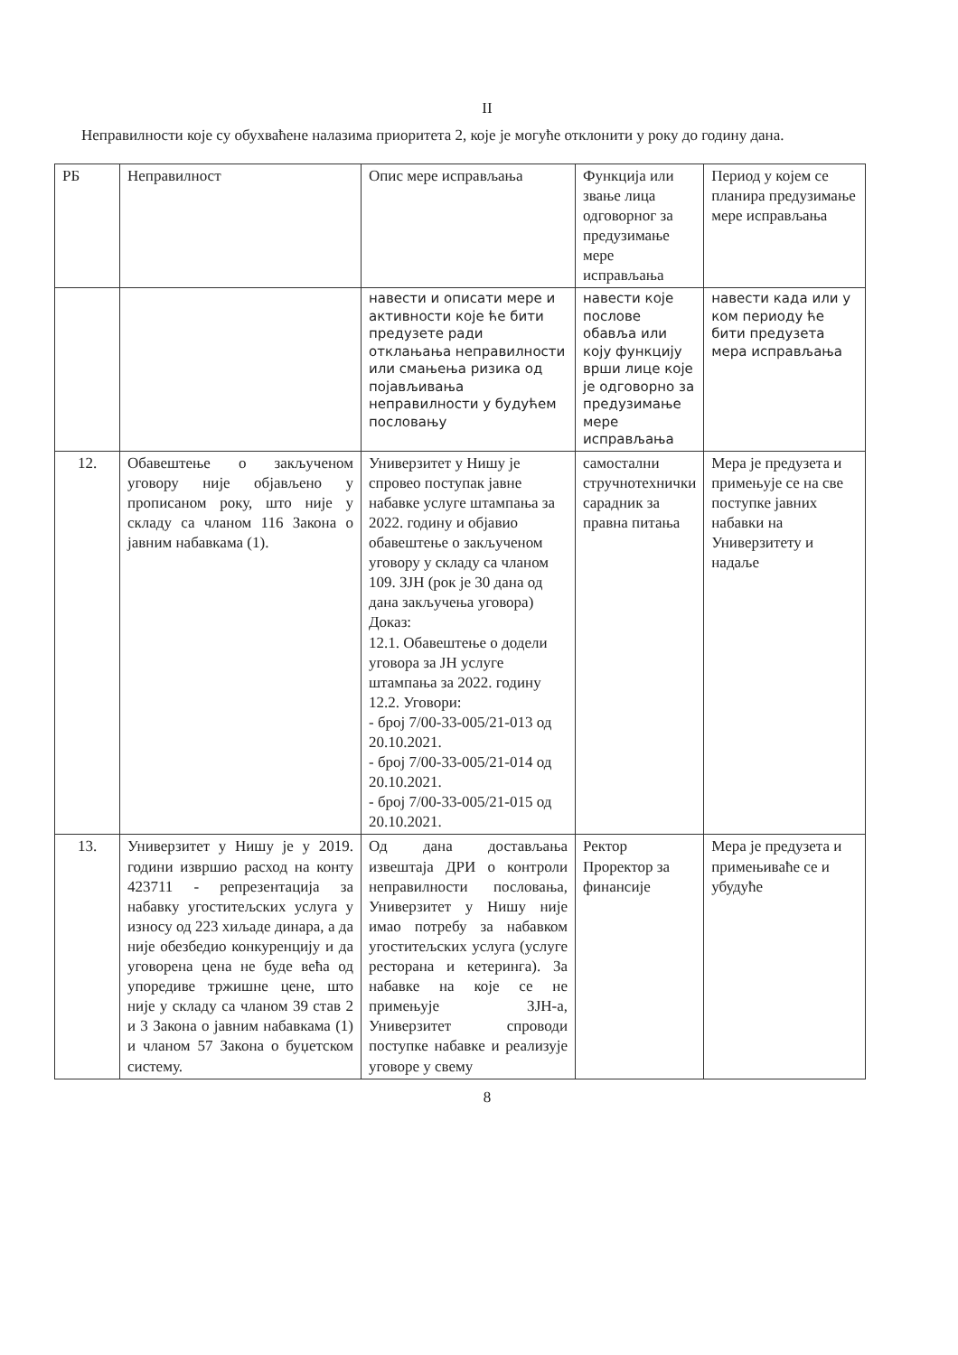II
Неправилности које су обухваћене налазима приоритета 2, које је могуће отклонити у року до годину дана.
| РБ | Неправилност | Опис мере исправљања | Функција или звање лица одговорног за предузимање мере исправљања | Период у којем се планира предузимање мере исправљања |
| | | навести и описати мере и активности које ће бити предузете ради отклањања неправилности или смањења ризика од појављивања неправилности у будућем пословању | навести које послове обавља или коју функцију врши лице које је одговорно за предузимање мере исправљања | навести када или у ком периоду ће бити предузета мера исправљања |
| 12. | Обавештење о закљученом уговору није објављено у прописаном року, што није у складу са чланом 116 Закона о јавним набавкама (1). | Универзитет у Нишу је спровео поступак јавне набавке услуге штампања за 2022. годину и објавио обавештење о закљученом уговору у складу са чланом 109. ЗЈН (рок је 30 дана од дана закључења уговора) Доказ: 12.1. Обавештење о додели уговора за ЈН услуге штампања за 2022. годину 12.2. Уговори: - број 7/00-33-005/21-013 од 20.10.2021. - број 7/00-33-005/21-014 од 20.10.2021. - број 7/00-33-005/21-015 од 20.10.2021. | самостални стручнотехнички сарадник за правна питања | Мера је предузета и примењује се на све поступке јавних набавки на Универзитету и надаље |
| 13. | Универзитет у Нишу је у 2019. години извршио расход на конту 423711 - репрезентација за набавку угоститељских услуга у износу од 223 хиљаде динара, а да није обезбедио конкуренцију и да уговорена цена не буде већа од упоредиве тржишне цене, што није у складу са чланом 39 став 2 и 3 Закона о јавним набавкама (1) и чланом 57 Закона о буџетском систему. | Од дана достављања извештаја ДРИ о контроли неправилности пословања, Универзитет у Нишу није имао потребу за набавком угоститељских услуга (услуге ресторана и кетеринга). За набавке на које се не примењује ЗЈН-а, Универзитет спроводи поступке набавке и реализује уговоре у свему | Ректор Проректор за финансије | Мера је предузета и примењиваће се и убудуће |
8